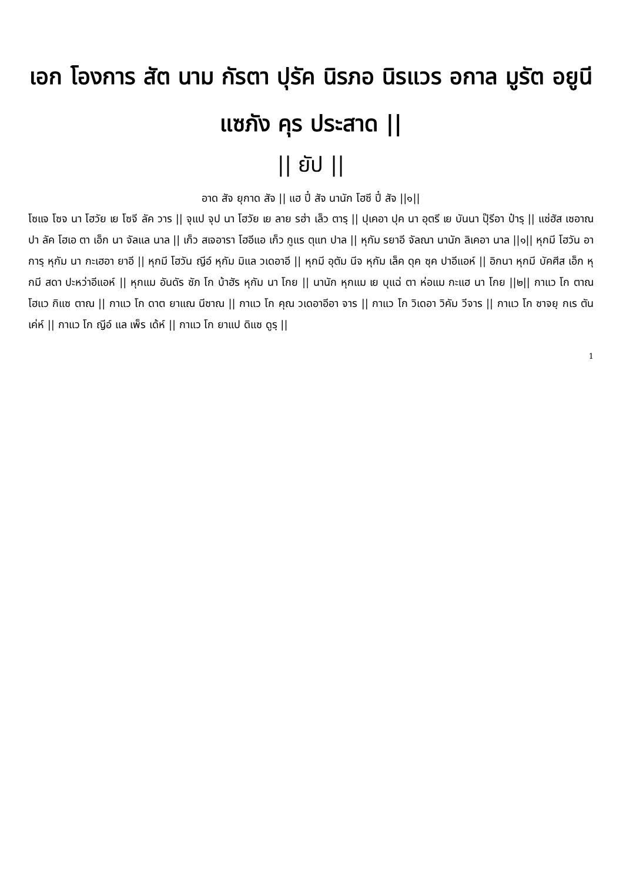เอก โองการ สัต นาม กัรตา ปุรัค นิรภอ นิรแวร อกาล มูรัต อยูนี แซภัง คุร ประสาด ||
|| ยัป ||
อาด สัจ ยุกาด สัจ || แฮ ปี๋ สัจ นานัก โฮซี ปี๋ สัจ ||๑||
โซแจ โซจ นา โฮวัย เย โซจี ลัค วาร || จุแป จุป นา โฮวัย เย ลาย รฮ่า เล็ว ตารฺ || ปุเคอา ปุค นา อุตรี เย บันนา ปุ๊รีอา ป๋ารฺ || แซ่ฮัส เซอาณปา ลัค โฮเอ ตา เอ็ก นา จัลแล นาล || เก็ว สเจอารา โฮอีแอ เก็ว กูแร ตุแท ปาล || หุกัม รยาอี จัลณา นานัก ลิเคอา นาล ||๑|| หุกมี โฮวัน อาการฺ หุกัม นา กะเฮอา ยาอี || หุกมี โฮวัน ญีอ์ หุกัม มิแล วเดอาอี || หุกมี อุตัม นีจ หุกัม เล็ค ดุค ซุค ปาอีแอห์ || อิกนา หุกมี บัคศีส เอ็ก หุกมี สดา ปะหว่าอีแอห์ || หุกแม อันดัร ซัภ โก บ้าฮัร หุกัม นา โกย || นานัก หุกแม เย บุแฉ่ ตา ห่อแม กะแฮ นา โกย ||๒|| กาแว โก ตาณ โฮแว กิแซ ตาณ || กาแว โก ดาต ยาแณ นีซาณ || กาแว โก คุณ วเดอาอีอา จาร || กาแว โก วิเดอา วิคัม วีจาร || กาแว โก ซาจยฺ กเร ตัน เค่ห์ || กาแว โก ญีอ์ แล เพ็ร เด้ห์ || กาแว โก ยาแป ดิแซ ดูรฺ ||
1